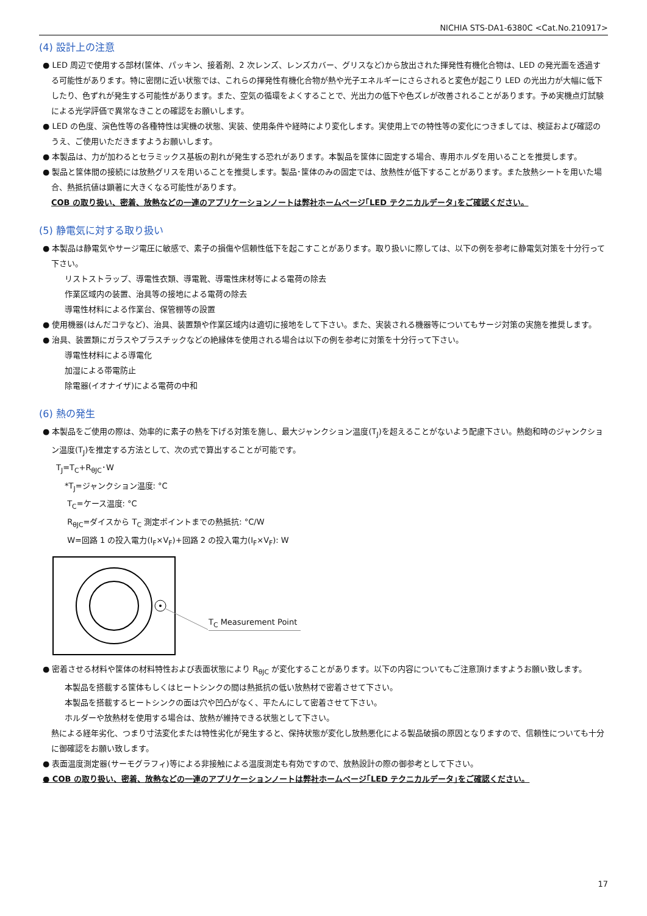NICHIA STS-DA1-6380C <Cat.No.210917>
(4) 設計上の注意
● LED 周辺で使用する部材(筐体、パッキン、接着剤、2 次レンズ、レンズカバー、グリスなど)から放出された揮発性有機化合物は、LED の発光面を透過する可能性があります。特に密閉に近い状態では、これらの揮発性有機化合物が熱や光子エネルギーにさらされると変色が起こり LED の光出力が大幅に低下したり、色ずれが発生する可能性があります。また、空気の循環をよくすることで、光出力の低下や色ズレが改善されることがあります。予め実機点灯試験による光学評価で異常なきことの確認をお願いします。
● LED の色度、演色性等の各種特性は実機の状態、実装、使用条件や経時により変化します。実使用上での特性等の変化につきましては、検証および確認のうえ、ご使用いただきますようお願いします。
● 本製品は、力が加わるとセラミックス基板の割れが発生する恐れがあります。本製品を筐体に固定する場合、専用ホルダを用いることを推奨します。
● 製品と筐体間の接続には放熱グリスを用いることを推奨します。製品･筐体のみの固定では、放熱性が低下することがあります。また放熱シートを用いた場合、熱抵抗値は顕著に大きくなる可能性があります。
COB の取り扱い、密着、放熱などの一連のアプリケーションノートは弊社ホームページ｢LED テクニカルデータ｣をご確認ください。
(5) 静電気に対する取り扱い
● 本製品は静電気やサージ電圧に敏感で、素子の損傷や信頼性低下を起こすことがあります。取り扱いに際しては、以下の例を参考に静電気対策を十分行って下さい。
リストストラップ、導電性衣類、導電靴、導電性床材等による電荷の除去
作業区域内の装置、治具等の接地による電荷の除去
導電性材料による作業台、保管棚等の設置
● 使用機器(はんだコテなど)、治具、装置類や作業区域内は適切に接地をして下さい。また、実装される機器等についてもサージ対策の実施を推奨します。
● 治具、装置類にガラスやプラスチックなどの絶縁体を使用される場合は以下の例を参考に対策を十分行って下さい。
導電性材料による導電化
加湿による帯電防止
除電器(イオナイザ)による電荷の中和
(6) 熱の発生
● 本製品をご使用の際は、効率的に素子の熱を下げる対策を施し、最大ジャンクション温度(T<sub>J</sub>)を超えることがないよう配慮下さい。熱飽和時のジャンクション温度(T<sub>J</sub>)を推定する方法として、次の式で算出することが可能です。
T<sub>J</sub>=T<sub>C</sub>+R<sub>θJC</sub>･W
*T<sub>J</sub>=ジャンクション温度: °C
T<sub>C</sub>=ケース温度: °C
R<sub>θJC</sub>=ダイスから T<sub>C</sub> 測定ポイントまでの熱抵抗: °C/W
W=回路 1 の投入電力(I<sub>F</sub>×V<sub>F</sub>)+回路 2 の投入電力(I<sub>F</sub>×V<sub>F</sub>): W
T<sub>C</sub> Measurement Point
● 密着させる材料や筐体の材料特性および表面状態により R<sub>θJC</sub> が変化することがあります。以下の内容についてもご注意頂けますようお願い致します。
本製品を搭載する筐体もしくはヒートシンクの間は熱抵抗の低い放熱材で密着させて下さい。
本製品を搭載するヒートシンクの面は穴や凹凸がなく、平たんにして密着させて下さい。
ホルダーや放熱材を使用する場合は、放熱が維持できる状態として下さい。
熱による経年劣化、つまり寸法変化または特性劣化が発生すると、保持状態が変化し放熱悪化による製品破損の原因となりますので、信頼性についても十分に御確認をお願い致します。
● 表面温度測定器(サーモグラフィ)等による非接触による温度測定も有効ですので、放熱設計の際の御参考として下さい。
● COB の取り扱い、密着、放熱などの一連のアプリケーションノートは弊社ホームページ｢LED テクニカルデータ｣をご確認ください。
17